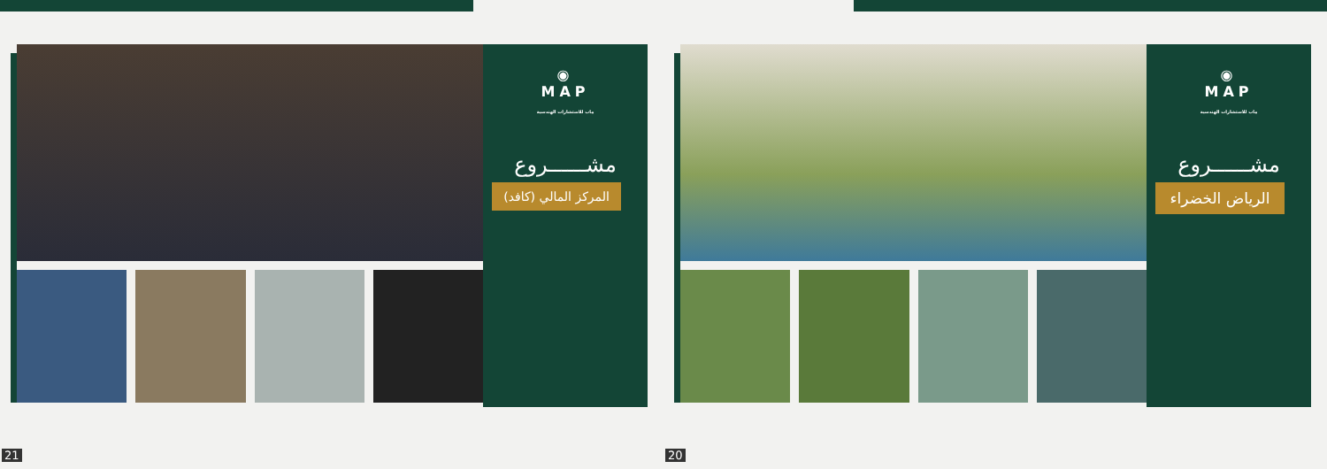◉
MAP
ماب للاستشارات الهندسية
مشــــــروع
المركز المالي (كافد)
21
◉
MAP
ماب للاستشارات الهندسية
مشــــــروع
الرياض الخضراء
20